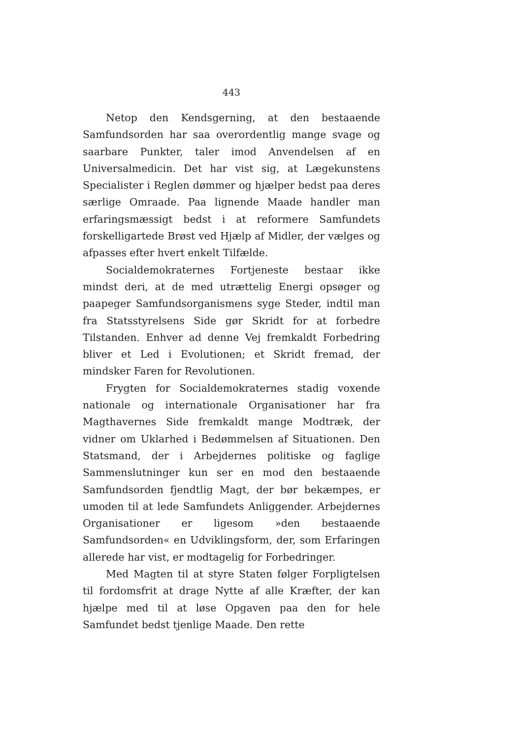443
Netop den Kendsgerning, at den bestaaende Samfundsorden har saa overordentlig mange svage og saarbare Punkter, taler imod Anvendelsen af en Universalmedicin. Det har vist sig, at Lægekunstens Specialister i Reglen dømmer og hjælper bedst paa deres særlige Omraade. Paa lignende Maade handler man erfaringsmæssigt bedst i at reformere Samfundets forskelligartede Brøst ved Hjælp af Midler, der vælges og afpasses efter hvert enkelt Tilfælde.
Socialdemokraternes Fortjeneste bestaar ikke mindst deri, at de med utrættelig Energi opsøger og paapeger Samfundsorganismens syge Steder, indtil man fra Statsstyrelsens Side gør Skridt for at forbedre Tilstanden. Enhver ad denne Vej fremkaldt Forbedring bliver et Led i Evolutionen; et Skridt fremad, der mindsker Faren for Revolutionen.
Frygten for Socialdemokraternes stadig voxende nationale og internationale Organisationer har fra Magthavernes Side fremkaldt mange Modtræk, der vidner om Uklarhed i Bedømmelsen af Situationen. Den Statsmand, der i Arbejdernes politiske og faglige Sammenslutninger kun ser en mod den bestaaende Samfundsorden fjendtlig Magt, der bør bekæmpes, er umoden til at lede Samfundets Anliggender. Arbejdernes Organisationer er ligesom »den bestaaende Samfundsorden« en Udviklingsform, der, som Erfaringen allerede har vist, er modtagelig for Forbedringer.
Med Magten til at styre Staten følger Forpligtelsen til fordomsfrit at drage Nytte af alle Kræfter, der kan hjælpe med til at løse Opgaven paa den for hele Samfundet bedst tjenlige Maade. Den rette